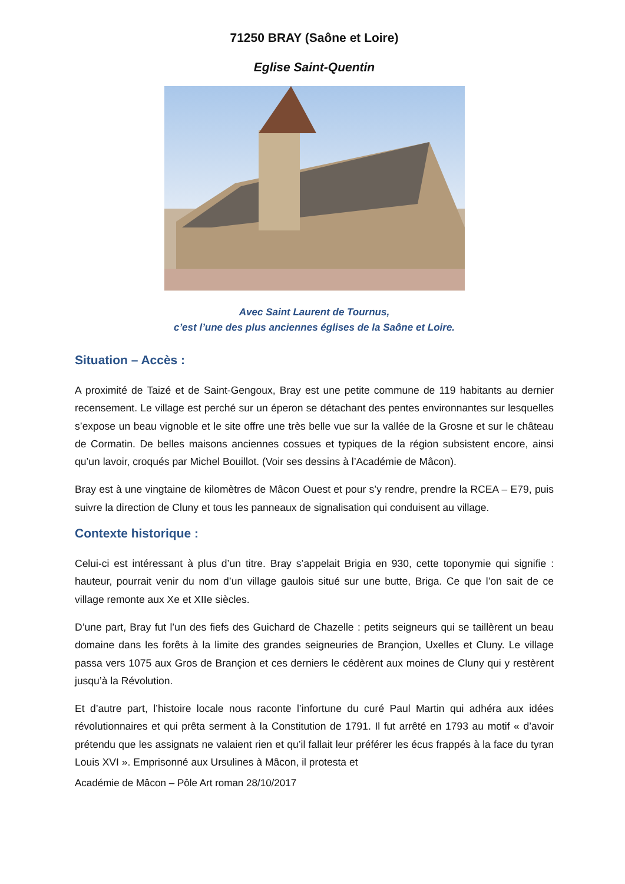71250 BRAY (Saône et Loire)
Eglise Saint-Quentin
Avec Saint Laurent de Tournus,
c’est l’une des plus anciennes églises de la Saône et Loire.
Situation – Accès :
A proximité de Taizé et de Saint-Gengoux, Bray est une petite commune de 119 habitants au dernier recensement. Le village est perché sur un éperon se détachant des pentes environnantes sur lesquelles s’expose un beau vignoble et le site offre une très belle vue sur la vallée de la Grosne et sur le château de Cormatin. De belles maisons anciennes cossues et typiques de la région subsistent encore, ainsi qu’un lavoir, croqués par Michel Bouillot. (Voir ses dessins à l’Académie de Mâcon).
Bray est à une vingtaine de kilomètres de Mâcon Ouest et pour s’y rendre, prendre la RCEA – E79, puis suivre la direction de Cluny et tous les panneaux de signalisation qui conduisent au village.
Contexte historique :
Celui-ci est intéressant à plus d’un titre. Bray s’appelait Brigia en 930, cette toponymie qui signifie : hauteur, pourrait venir du nom d’un village gaulois situé sur une butte, Briga. Ce que l’on sait de ce village remonte aux Xe et XIIe siècles.
D’une part, Bray fut l’un des fiefs des Guichard de Chazelle : petits seigneurs qui se taillèrent un beau domaine dans les forêts à la limite des grandes seigneuries de Brançion, Uxelles et Cluny. Le village passa vers 1075 aux Gros de Brançion et ces derniers le cédèrent aux moines de Cluny qui y restèrent jusqu’à la Révolution.
Et d’autre part, l’histoire locale nous raconte l’infortune du curé Paul Martin qui adhéra aux idées révolutionnaires et qui prêta serment à la Constitution de 1791. Il fut arrêté en 1793 au motif « d’avoir prétendu que les assignats ne valaient rien et qu’il fallait leur préférer les écus frappés à la face du tyran Louis XVI ». Emprisonné aux Ursulines à Mâcon, il protesta et
Académie de Mâcon – Pôle Art roman 28/10/2017